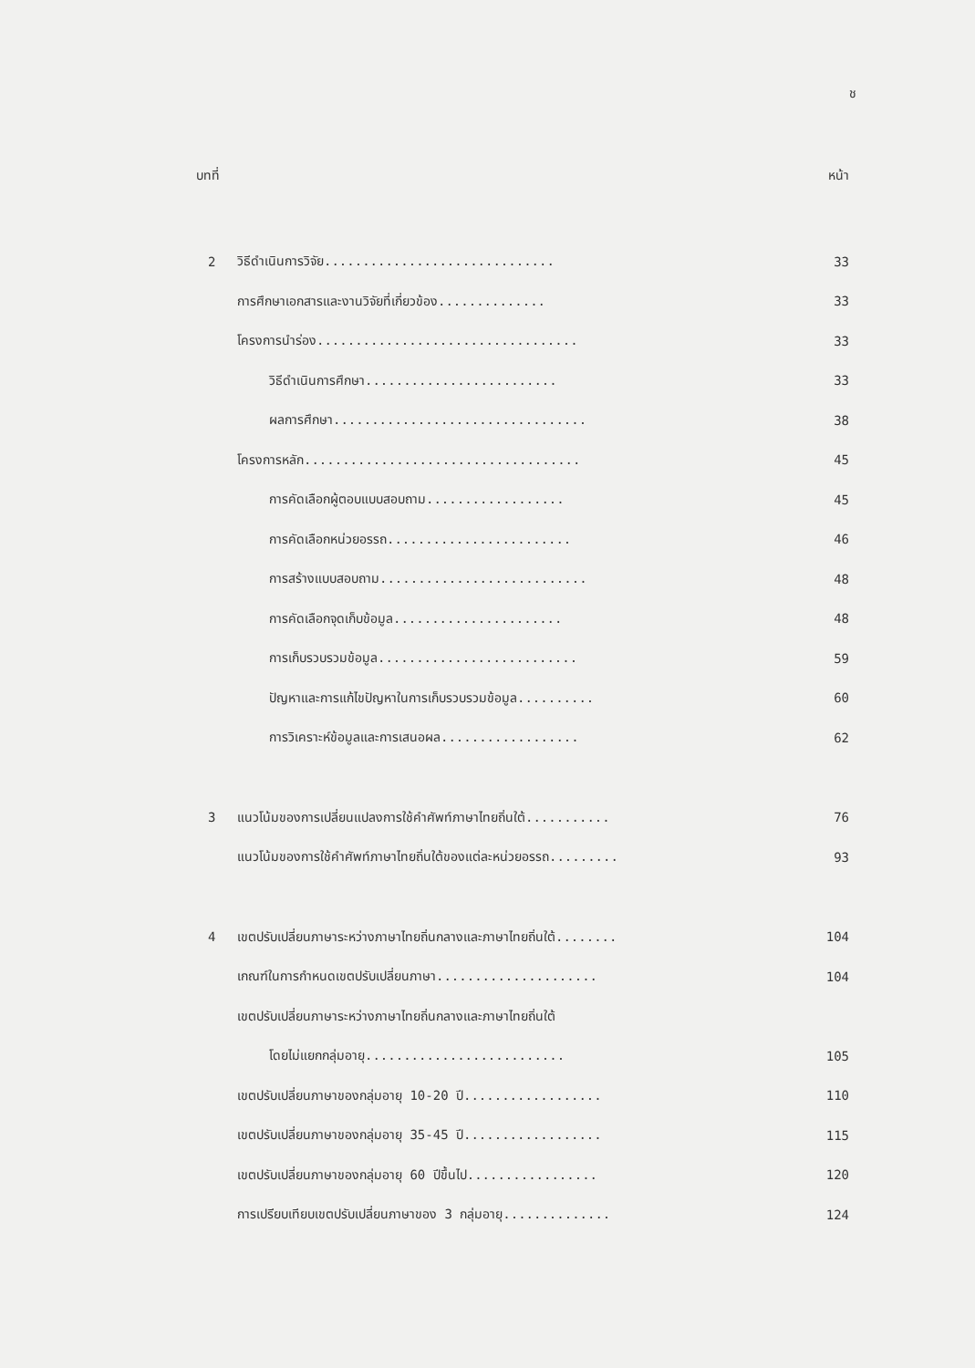ช
บทที่ หน้า
2 วิธีดำเนินการวิจัย.............................. 33
การศึกษาเอกสารและงานวิจัยที่เกี่ยวข้อง.............. 33
โครงการนำร่อง.................................. 33
วิธีดำเนินการศึกษา......................... 33
ผลการศึกษา................................. 38
โครงการหลัก.................................... 45
การคัดเลือกผู้ตอบแบบสอบถาม.................. 45
การคัดเลือกหน่วยอรรถ........................ 46
การสร้างแบบสอบถาม........................... 48
การคัดเลือกจุดเก็บข้อมูล...................... 48
การเก็บรวบรวมข้อมูล.......................... 59
ปัญหาและการแก้ไขปัญหาในการเก็บรวบรวมข้อมูล.......... 60
การวิเคราะห์ข้อมูลและการเสนอผล.................. 62
3 แนวโน้มของการเปลี่ยนแปลงการใช้คำศัพท์ภาษาไทยถิ่นใต้........... 76
แนวโน้มของการใช้คำศัพท์ภาษาไทยถิ่นใต้ของแต่ละหน่วยอรรถ......... 93
4 เขตปรับเปลี่ยนภาษาระหว่างภาษาไทยถิ่นกลางและภาษาไทยถิ่นใต้........ 104
เกณฑ์ในการกำหนดเขตปรับเปลี่ยนภาษา..................... 104
เขตปรับเปลี่ยนภาษาระหว่างภาษาไทยถิ่นกลางและภาษาไทยถิ่นใต้
โดยไม่แยกกลุ่มอายุ.......................... 105
เขตปรับเปลี่ยนภาษาของกลุ่มอายุ 10-20 ปี.................. 110
เขตปรับเปลี่ยนภาษาของกลุ่มอายุ 35-45 ปี.................. 115
เขตปรับเปลี่ยนภาษาของกลุ่มอายุ 60 ปีขึ้นไป................. 120
การเปรียบเทียบเขตปรับเปลี่ยนภาษาของ 3 กลุ่มอายุ.............. 124